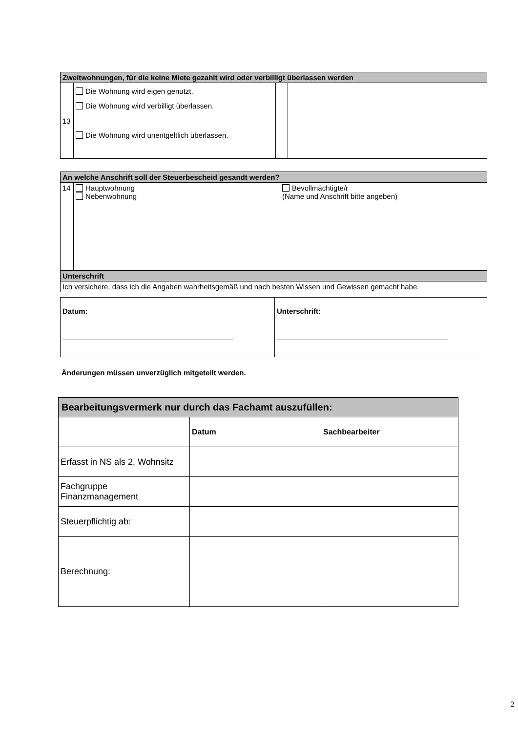| Zweitwohnungen, für die keine Miete gezahlt wird oder verbilligt überlassen werden | | | |
| 13 | Die Wohnung wird eigen genutzt. Die Wohnung wird verbilligt überlassen. Die Wohnung wird unentgeltlich überlassen. | | |
| An welche Anschrift soll der Steuerbescheid gesandt werden? | | |
| 14 | Hauptwohnung Nebenwohnung | Bevollmächtigte/r (Name und Anschrift bitte angeben) |
| Unterschrift | | |
| Ich versichere, dass ich die Angaben wahrheitsgemäß und nach besten Wissen und Gewissen gemacht habe. | | |
| Datum: __________________________________________ | Unterschrift: __________________________________________ |
Änderungen müssen unverzüglich mitgeteilt werden.
| Bearbeitungsvermerk nur durch das Fachamt auszufüllen: | | |
| | Datum | Sachbearbeiter |
| Erfasst in NS als 2. Wohnsitz | | |
| Fachgruppe Finanzmanagement | | |
| Steuerpflichtig ab: | | |
| Berechnung: | | |
2